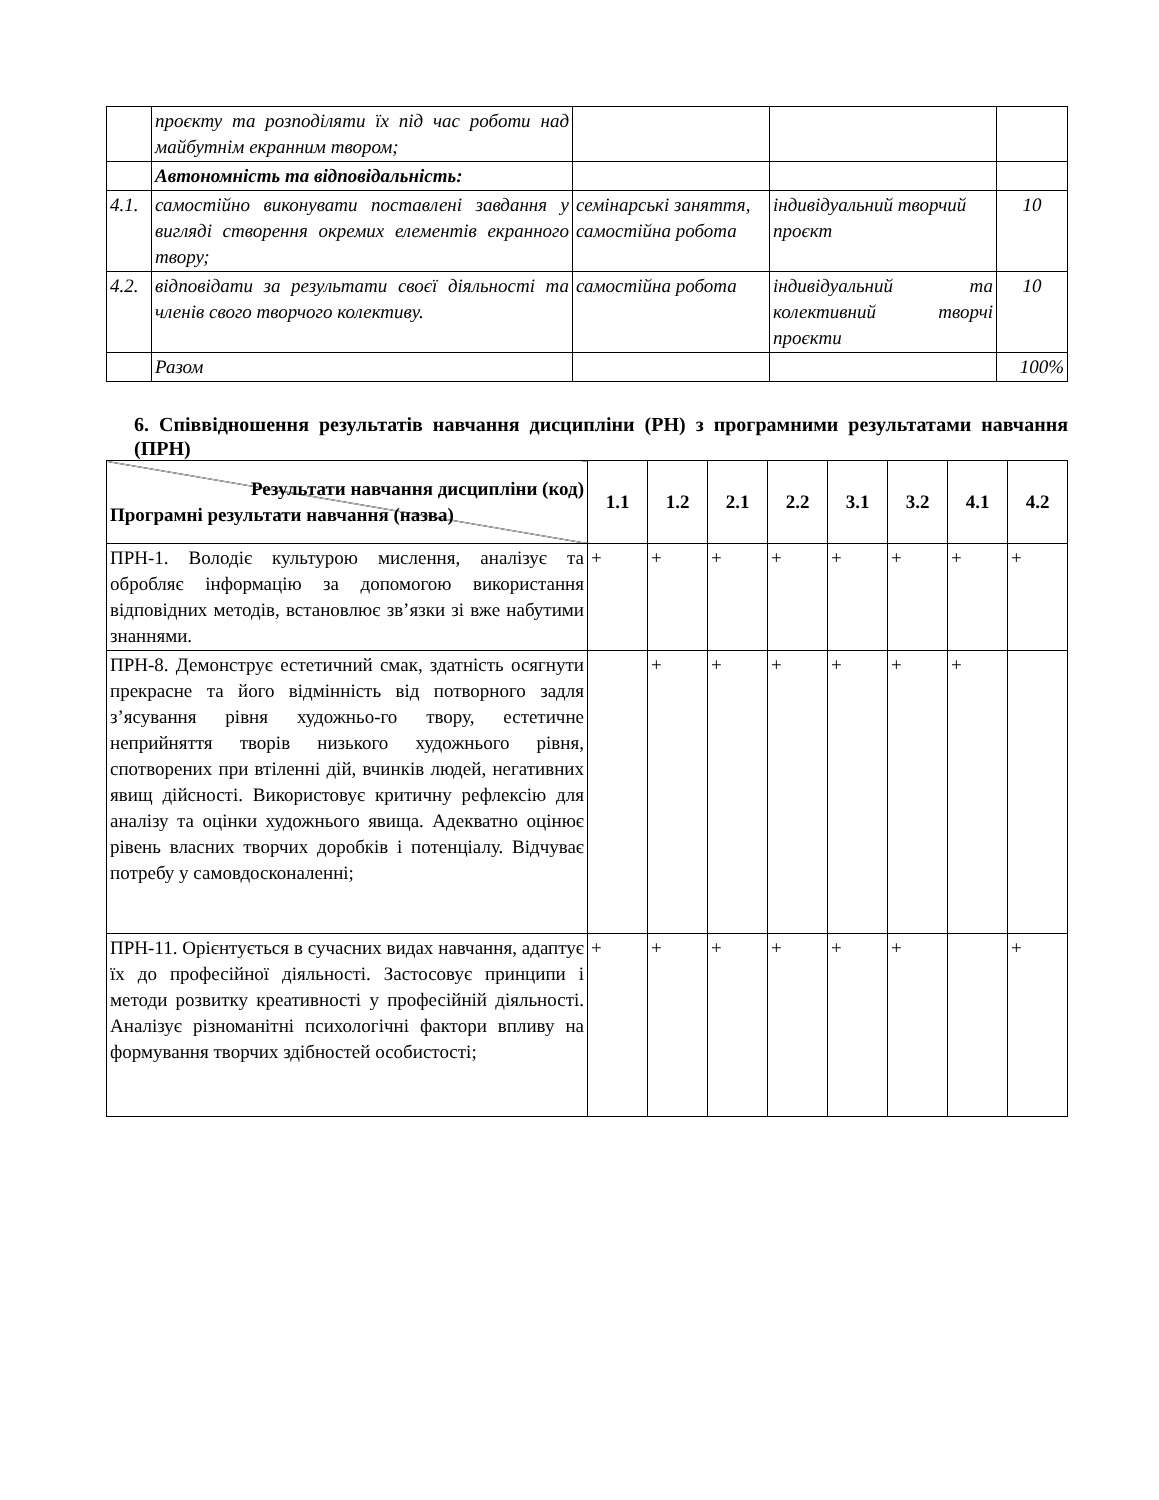| | проєкту та розподіляти їх під час роботи над майбутнім екранним твором; | | | |
| | Автономність та відповідальність: | | | |
| 4.1. | самостійно виконувати поставлені завдання у вигляді створення окремих елементів екранного твору; | семінарські заняття, самостійна робота | індивідуальний творчий проєкт | 10 |
| 4.2. | відповідати за результати своєї діяльності та членів свого творчого колективу. | самостійна робота | індивідуальний та колективний творчі проєкти | 10 |
| | Разом | | | 100% |
6. Співвідношення результатів навчання дисципліни (РН) з програмними результатами навчання (ПРН)
| Результати навчання дисципліни (код) Програмні результати навчання (назва) | 1.1 | 1.2 | 2.1 | 2.2 | 3.1 | 3.2 | 4.1 | 4.2 |
| --- | --- | --- | --- | --- | --- | --- | --- | --- |
| ПРН-1. Володіє культурою мислення, аналізує та обробляє інформацію за допомогою використання відповідних методів, встановлює зв’язки зі вже набутими знаннями. | + | + | + | + | + | + | + | + |
| ПРН-8. Демонструє естетичний смак, здатність осягнути прекрасне та його відмінність від потворного задля з’ясування рівня художньо-го твору, естетичне неприйняття творів низького художнього рівня, спотворених при втіленні дій, вчинків людей, негативних явищ дійсності. Використовує критичну рефлексію для аналізу та оцінки художнього явища. Адекватно оцінює рівень власних творчих доробків і потенціалу. Відчуває потребу у самовдосконаленні; | | + | + | + | + | + | + | |
| ПРН-11. Орієнтується в сучасних видах навчання, адаптує їх до професійної діяльності. Застосовує принципи і методи розвитку креативності у професійній діяльності. Аналізує різноманітні психологічні фактори впливу на формування творчих здібностей особистості; | + | + | + | + | + | + | | + |